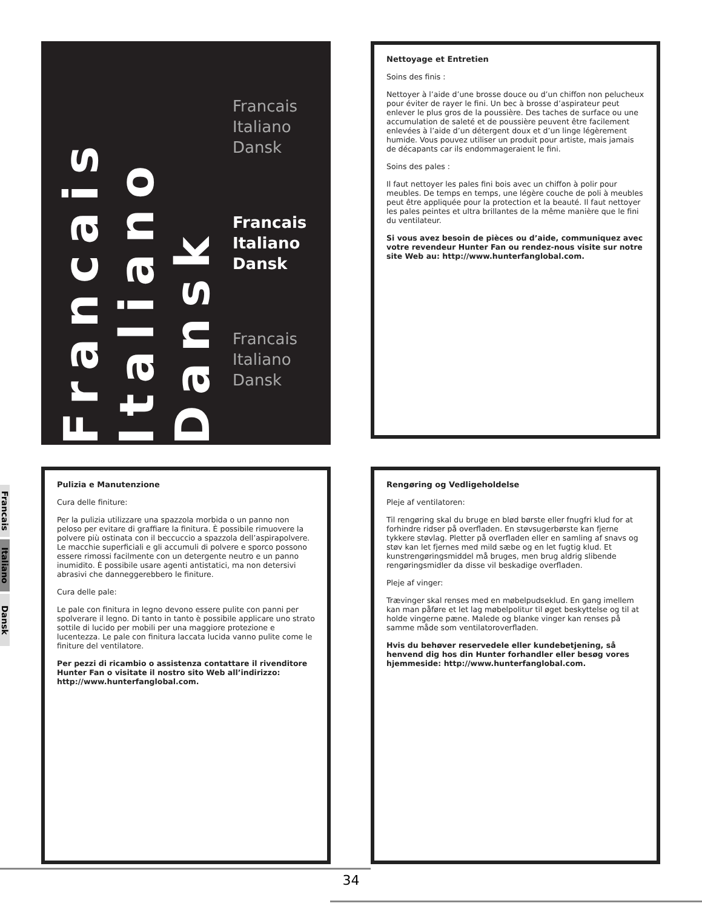Francais
Italiano
Dansk
Francais
Italiano
Dansk
Francais
Italiano
Dansk
Francais
Italiano
Dansk
Francais
Italiano
Dansk
Nettoyage et Entretien
Soins des finis :
Nettoyer à l’aide d’une brosse douce ou d’un chiffon non pelucheux pour éviter de rayer le fini. Un bec à brosse d’aspirateur peut enlever le plus gros de la poussière. Des taches de surface ou une accumulation de saleté et de poussière peuvent être facilement enlevées à l’aide d’un détergent doux et d’un linge légèrement humide. Vous pouvez utiliser un produit pour artiste, mais jamais de décapants car ils endommageraient le fini.
Soins des pales :
Il faut nettoyer les pales fini bois avec un chiffon à polir pour meubles. De temps en temps, une légère couche de poli à meubles peut être appliquée pour la protection et la beauté. Il faut nettoyer les pales peintes et ultra brillantes de la même manière que le fini du ventilateur.
Si vous avez besoin de pièces ou d’aide, communiquez avec votre revendeur Hunter Fan ou rendez-nous visite sur notre site Web au: http://www.hunterfanglobal.com.
Pulizia e Manutenzione
Cura delle finiture:
Per la pulizia utilizzare una spazzola morbida o un panno non peloso per evitare di graffiare la finitura. È possibile rimuovere la polvere più ostinata con il beccuccio a spazzola dell’aspirapolvere. Le macchie superficiali e gli accumuli di polvere e sporco possono essere rimossi facilmente con un detergente neutro e un panno inumidito. È possibile usare agenti antistatici, ma non detersivi abrasivi che danneggerebbero le finiture.
Cura delle pale:
Le pale con finitura in legno devono essere pulite con panni per spolverare il legno. Di tanto in tanto è possibile applicare uno strato sottile di lucido per mobili per una maggiore protezione e lucentezza. Le pale con finitura laccata lucida vanno pulite come le finiture del ventilatore.
Per pezzi di ricambio o assistenza contattare il rivenditore Hunter Fan o visitate il nostro sito Web all’indirizzo: http://www.hunterfanglobal.com.
Rengøring og Vedligeholdelse
Pleje af ventilatoren:
Til rengøring skal du bruge en blød børste eller fnugfri klud for at forhindre ridser på overfladen. En støvsugerbørste kan fjerne tykkere støvlag. Pletter på overfladen eller en samling af snavs og støv kan let fjernes med mild sæbe og en let fugtig klud. Et kunstrengøringsmiddel må bruges, men brug aldrig slibende rengøringsmidler da disse vil beskadige overfladen.
Pleje af vinger:
Trævinger skal renses med en møbelpudseklud. En gang imellem kan man påføre et let lag møbelpolitur til øget beskyttelse og til at holde vingerne pæne. Malede og blanke vinger kan renses på samme måde som ventilatoroverfladen.
Hvis du behøver reservedele eller kundebetjening, så henvend dig hos din Hunter forhandler eller besøg vores hjemmeside: http://www.hunterfanglobal.com.
34